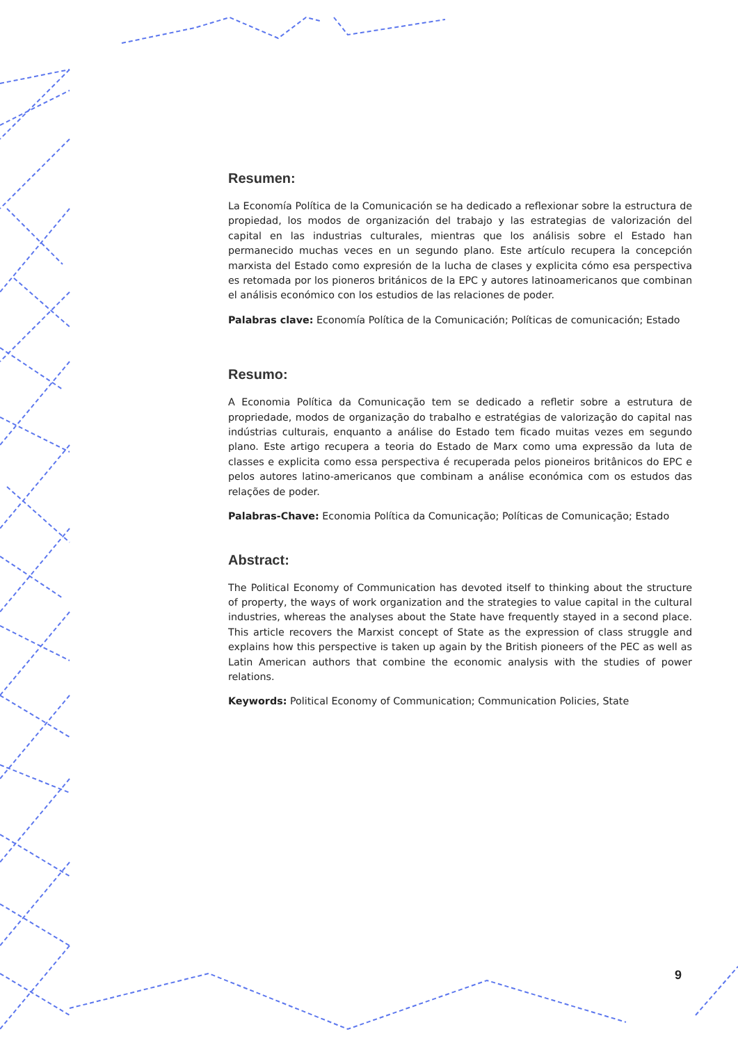Resumen:
La Economía Política de la Comunicación se ha dedicado a reflexionar sobre la estructura de propiedad, los modos de organización del trabajo y las estrategias de valorización del capital en las industrias culturales, mientras que los análisis sobre el Estado han permanecido muchas veces en un segundo plano. Este artículo recupera la concepción marxista del Estado como expresión de la lucha de clases y explicita cómo esa perspectiva es retomada por los pioneros británicos de la EPC y autores latinoamericanos que combinan el análisis económico con los estudios de las relaciones de poder.
Palabras clave: Economía Política de la Comunicación; Políticas de comunicación; Estado
Resumo:
A Economia Política da Comunicação tem se dedicado a refletir sobre a estrutura de propriedade, modos de organização do trabalho e estratégias de valorização do capital nas indústrias culturais, enquanto a análise do Estado tem ficado muitas vezes em segundo plano. Este artigo recupera a teoria do Estado de Marx como uma expressão da luta de classes e explicita como essa perspectiva é recuperada pelos pioneiros britânicos do EPC e pelos autores latino-americanos que combinam a análise económica com os estudos das relações de poder.
Palabras-Chave: Economia Política da Comunicação; Políticas de Comunicação; Estado
Abstract:
The Political Economy of Communication has devoted itself to thinking about the structure of property, the ways of work organization and the strategies to value capital in the cultural industries, whereas the analyses about the State have frequently stayed in a second place. This article recovers the Marxist concept of State as the expression of class struggle and explains how this perspective is taken up again by the British pioneers of the PEC as well as Latin American authors that combine the economic analysis with the studies of power relations.
Keywords: Political Economy of Communication; Communication Policies, State
9